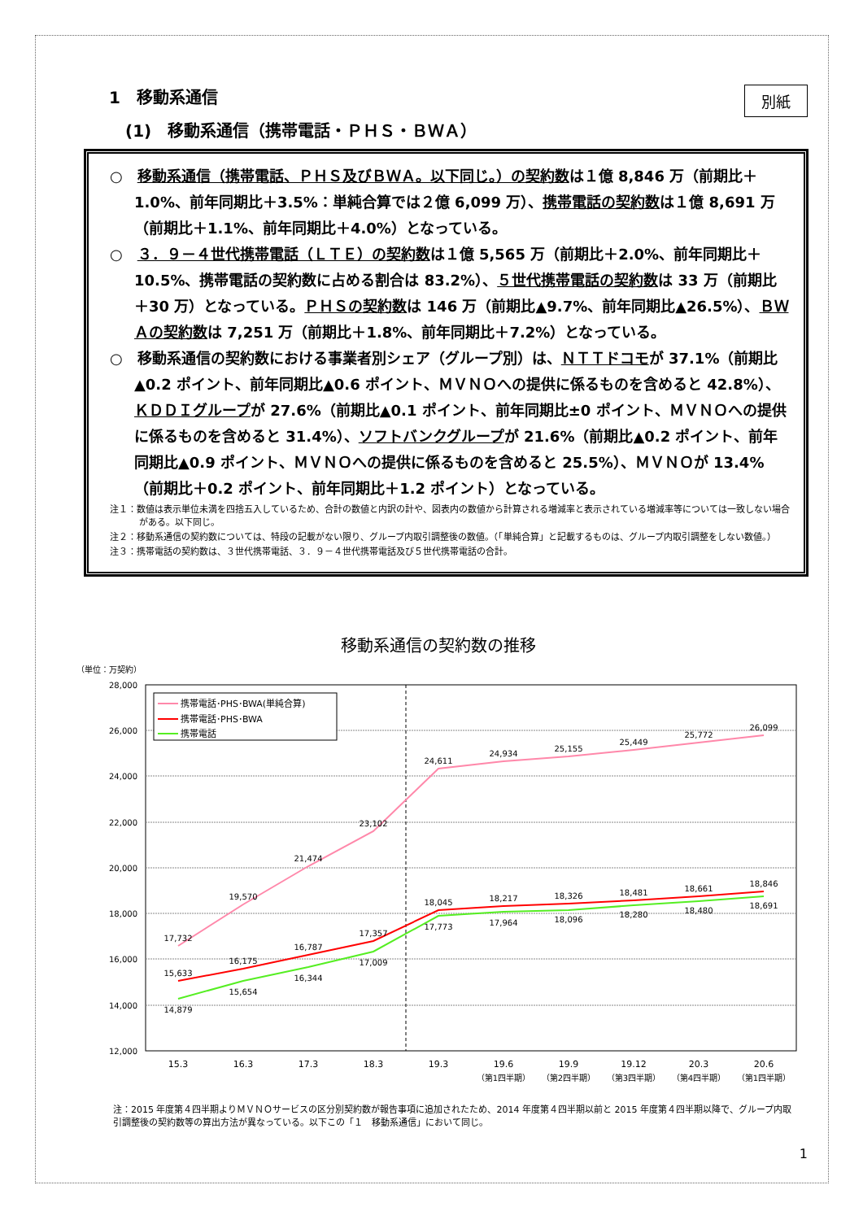別紙
1　移動系通信
(1)　移動系通信（携帯電話・ＰＨＳ・ＢＷＡ）
○　移動系通信（携帯電話、ＰＨＳ及びＢＷＡ。以下同じ。）の契約数は１億 8,846 万（前期比＋1.0%、前年同期比＋3.5%：単純合算では２億 6,099 万）、携帯電話の契約数は１億 8,691 万（前期比＋1.1%、前年同期比＋4.0%）となっている。
○　３．９－４世代携帯電話（ＬＴＥ）の契約数は１億 5,565 万（前期比＋2.0%、前年同期比＋10.5%、携帯電話の契約数に占める割合は 83.2%）、５世代携帯電話の契約数は 33 万（前期比＋30 万）となっている。ＰＨＳの契約数は 146 万（前期比▲9.7%、前年同期比▲26.5%）、ＢＷＡの契約数は 7,251 万（前期比＋1.8%、前年同期比＋7.2%）となっている。
○　移動系通信の契約数における事業者別シェア（グループ別）は、ＮＴＴドコモが 37.1%（前期比▲0.2 ポイント、前年同期比▲0.6 ポイント、ＭＶＮＯへの提供に係るものを含めると 42.8%）、ＫＤＤＩグループが 27.6%（前期比▲0.1 ポイント、前年同期比±0 ポイント、ＭＶＮＯへの提供に係るものを含めると 31.4%）、ソフトバンクグループが 21.6%（前期比▲0.2 ポイント、前年同期比▲0.9 ポイント、ＭＶＮＯへの提供に係るものを含めると 25.5%）、ＭＶＮＯが 13.4%（前期比＋0.2 ポイント、前年同期比＋1.2 ポイント）となっている。
注１：数値は表示単位未満を四捨五入しているため、合計の数値と内訳の計や、図表内の数値から計算される増減率と表示されている増減率等については一致しない場合がある。以下同じ。
注２：移動系通信の契約数については、特段の記載がない限り、グループ内取引調整後の数値。（「単純合算」と記載するものは、グループ内取引調整をしない数値。）
注３：携帯電話の契約数は、３世代携帯電話、３．９－４世代携帯電話及び５世代携帯電話の合計。
移動系通信の契約数の推移
（単位：万契約）
28,000
26,000
24,000
22,000
20,000
18,000
16,000
14,000
12,000
17,732
19,570
21,474
23,102
24,611
24,934
25,155
25,449
25,772
26,099
15,633
16,175
16,787
17,357
18,045
18,217
18,326
18,481
18,661
18,846
14,879
15,654
16,344
17,009
17,773
17,964
18,096
18,280
18,480
18,691
15.3
16.3
17.3
18.3
19.3
19.6
19.9
19.12
20.3
20.6
（第1四半期）
（第2四半期）
（第3四半期）
（第4四半期）
（第1四半期）
携帯電話･PHS･BWA(単純合算)
携帯電話･PHS･BWA
携帯電話
注：2015 年度第４四半期よりＭＶＮＯサービスの区分別契約数が報告事項に追加されたため、2014 年度第４四半期以前と 2015 年度第４四半期以降で、グループ内取引調整後の契約数等の算出方法が異なっている。以下この「１　移動系通信」において同じ。
1